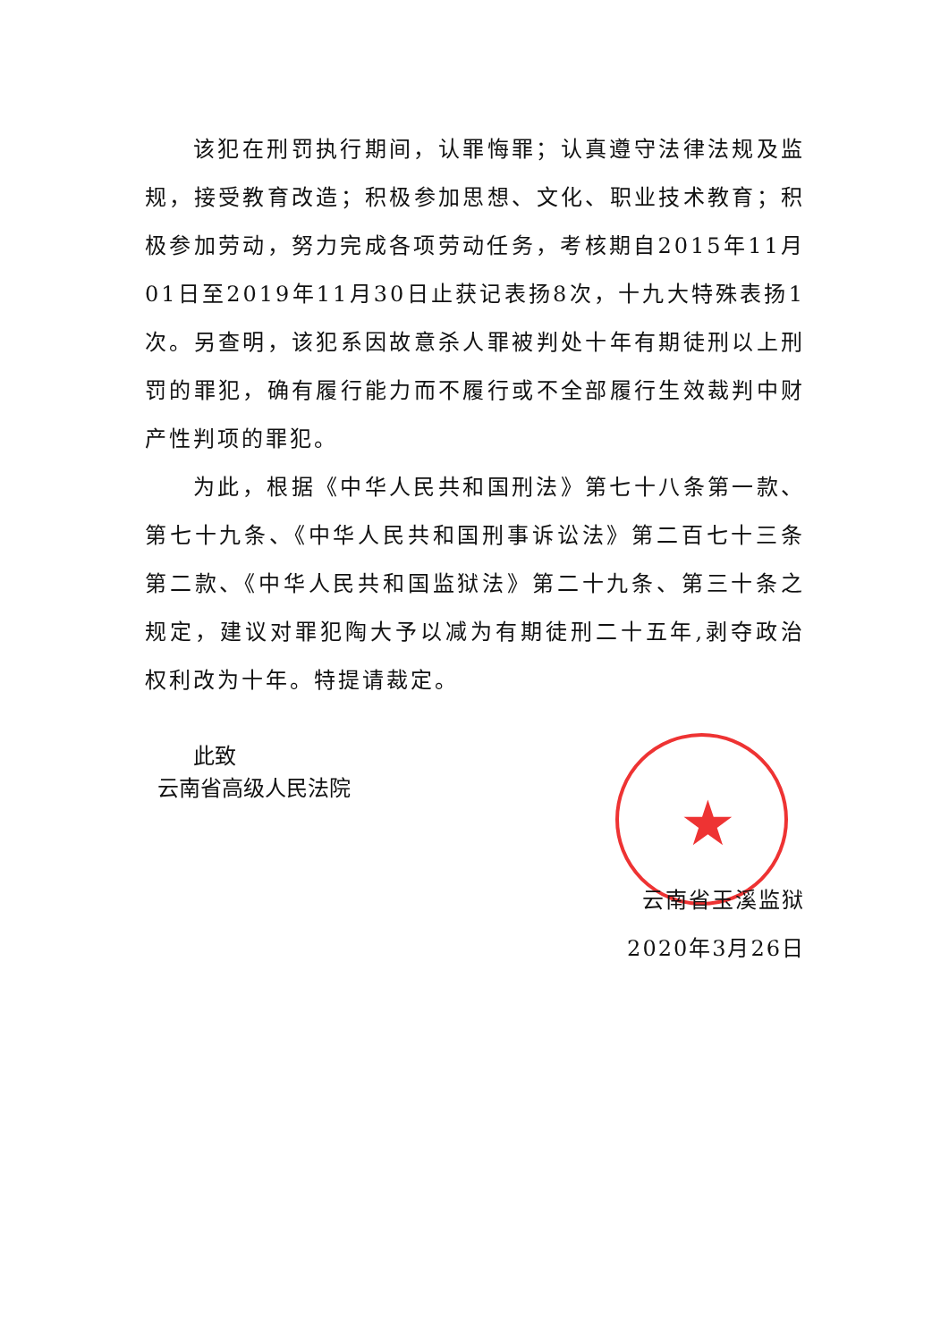★
该犯在刑罚执行期间，认罪悔罪；认真遵守法律法规及监规，接受教育改造；积极参加思想、文化、职业技术教育；积极参加劳动，努力完成各项劳动任务，考核期自2015年11月01日至2019年11月30日止获记表扬8次，十九大特殊表扬1次。另查明，该犯系因故意杀人罪被判处十年有期徒刑以上刑罚的罪犯，确有履行能力而不履行或不全部履行生效裁判中财产性判项的罪犯。
为此，根据《中华人民共和国刑法》第七十八条第一款、第七十九条、《中华人民共和国刑事诉讼法》第二百七十三条第二款、《中华人民共和国监狱法》第二十九条、第三十条之规定，建议对罪犯陶大予以减为有期徒刑二十五年,剥夺政治权利改为十年。特提请裁定。
此致
云南省高级人民法院
云南省玉溪监狱
2020年3月26日